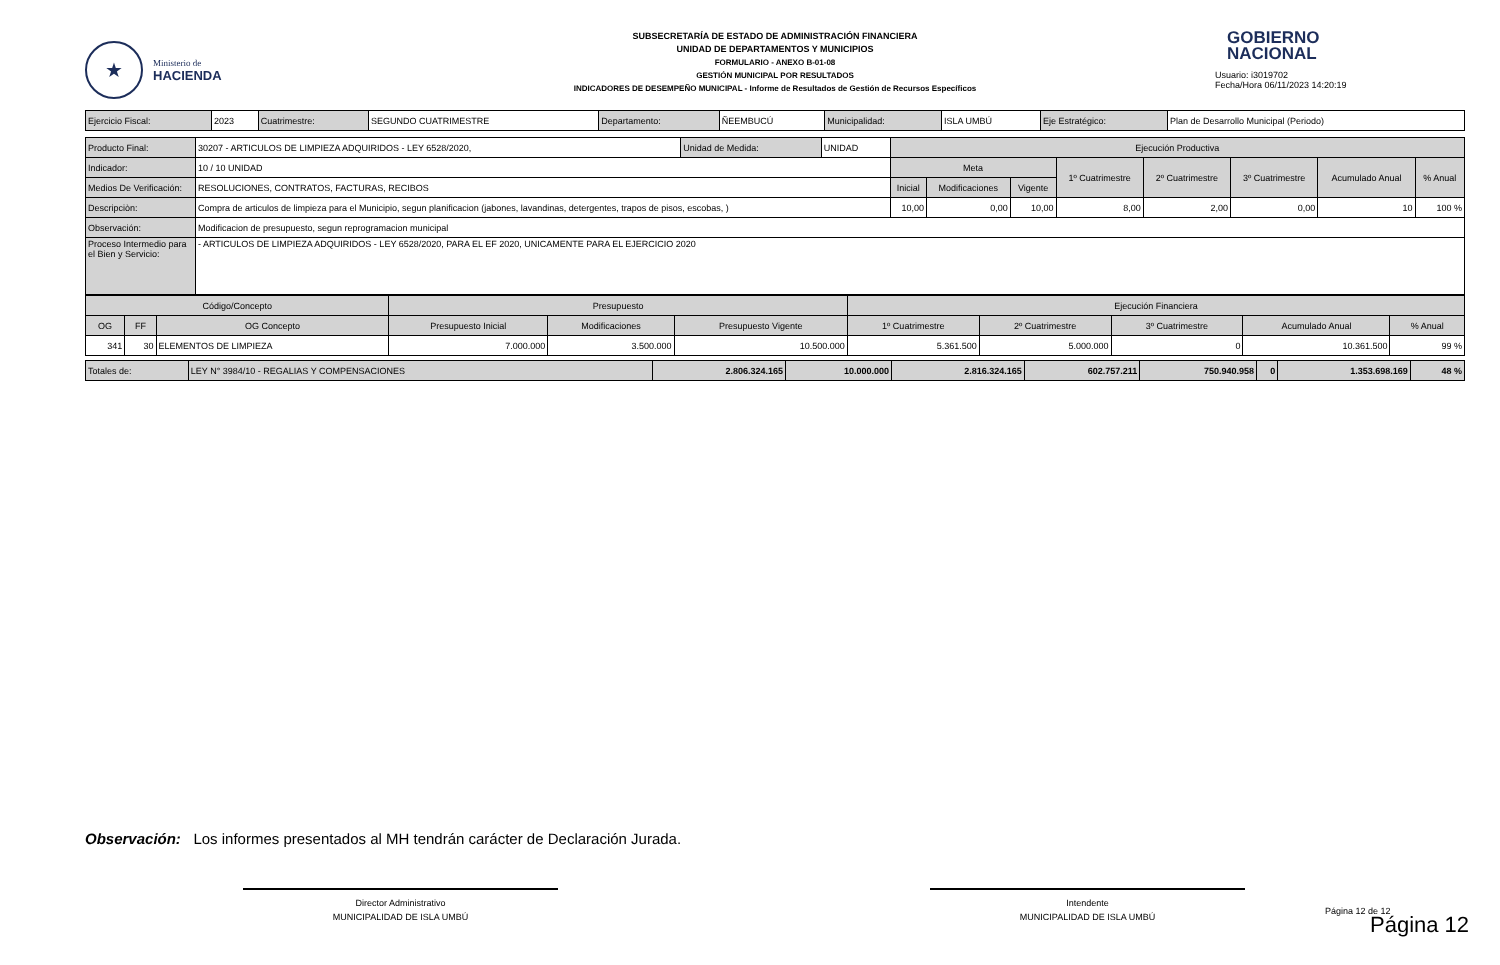★
Ministerio de
HACIENDA
SUBSECRETARÍA DE ESTADO DE ADMINISTRACIÓN FINANCIERA
UNIDAD DE DEPARTAMENTOS Y MUNICIPIOS
FORMULARIO - ANEXO B-01-08
GESTIÓN MUNICIPAL POR RESULTADOS
INDICADORES DE DESEMPEÑO MUNICIPAL - Informe de Resultados de Gestión de Recursos Específicos
GOBIERNO
NACIONAL
Usuario: i3019702
Fecha/Hora 06/11/2023 14:20:19
| Ejercicio Fiscal: | 2023 | Cuatrimestre: | SEGUNDO CUATRIMESTRE | Departamento: | ÑEEMBUCÚ | Municipalidad: | ISLA UMBÚ | Eje Estratégico: | Plan de Desarrollo Municipal (Periodo) |
| Producto Final: | 30207 - ARTICULOS DE LIMPIEZA ADQUIRIDOS - LEY 6528/2020, | Unidad de Medida: | UNIDAD | Ejecución Productiva | | | | | | | |
| Indicador: | 10 / 10 UNIDAD | | | Meta | | | 1º Cuatrimestre | 2º Cuatrimestre | 3º Cuatrimestre | Acumulado Anual | % Anual |
| Medios De Verificación: | RESOLUCIONES, CONTRATOS, FACTURAS, RECIBOS | | | Inicial | Modificaciones | Vigente | | | | | |
| Descripciòn: | Compra de articulos de limpieza para el Municipio, segun planificacion (jabones, lavandinas, detergentes, trapos de pisos, escobas, ) | | | 10,00 | 0,00 | 10,00 | 8,00 | 2,00 | 0,00 | 10 | 100 % |
| Observación: | Modificacion de presupuesto, segun reprogramacion municipal | | | | | | | | | | |
| Proceso Intermedio para el Bien y Servicio: | - ARTICULOS DE LIMPIEZA ADQUIRIDOS - LEY 6528/2020, PARA EL EF 2020, UNICAMENTE PARA EL EJERCICIO 2020 | | | | | | | | | | |
| Código/Concepto | | | Presupuesto | | | Ejecución Financiera | | | | |
| --- | --- | --- | --- | --- | --- | --- | --- | --- | --- | --- |
| OG | FF | OG Concepto | Presupuesto Inicial | Modificaciones | Presupuesto Vigente | 1º Cuatrimestre | 2º Cuatrimestre | 3º Cuatrimestre | Acumulado Anual | % Anual |
| 341 | 30 | ELEMENTOS DE LIMPIEZA | 7.000.000 | 3.500.000 | 10.500.000 | 5.361.500 | 5.000.000 | 0 | 10.361.500 | 99 % |
| Totales de: | LEY N° 3984/10 - REGALIAS Y COMPENSACIONES | 2.806.324.165 | 10.000.000 | 2.816.324.165 | 602.757.211 | 750.940.958 | 0 | 1.353.698.169 | 48 % |
Observación: Los informes presentados al MH tendrán carácter de Declaración Jurada.
Director Administrativo
MUNICIPALIDAD DE ISLA UMBÚ
Intendente
MUNICIPALIDAD DE ISLA UMBÚ
Página 12 de 12
Página 12